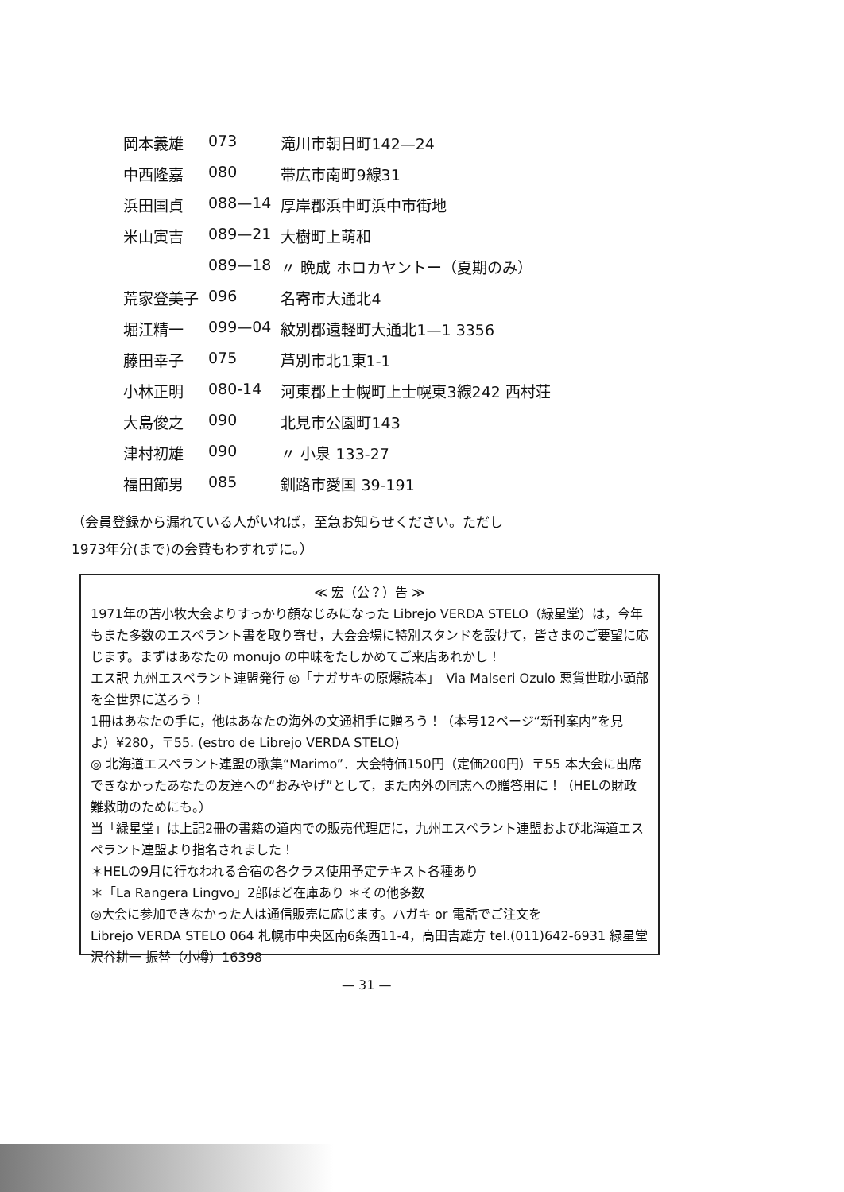| 岡本義雄 | 073 | 滝川市朝日町142—24 |
| 中西隆嘉 | 080 | 帯広市南町9線31 |
| 浜田国貞 | 088—14 | 厚岸郡浜中町浜中市街地 |
| 米山寅吉 | 089—21 | 大樹町上萌和 |
| | 089—18 | 〃 晩成 ホロカヤントー（夏期のみ） |
| 荒家登美子 | 096 | 名寄市大通北4 |
| 堀江精一 | 099—04 | 紋別郡遠軽町大通北1—1 3356 |
| 藤田幸子 | 075 | 芦別市北1東1-1 |
| 小林正明 | 080-14 | 河東郡上士幌町上士幌東3線242 西村荘 |
| 大島俊之 | 090 | 北見市公園町143 |
| 津村初雄 | 090 | 〃 小泉 133-27 |
| 福田節男 | 085 | 釧路市愛国 39-191 |
（会員登録から漏れている人がいれば，至急お知らせください。ただし
1973年分(まで)の会費もわすれずに。）
≪ 宏（公？）告 ≫
1971年の苫小牧大会よりすっかり顔なじみになった Librejo VERDA STELO（緑星堂）は，今年もまた多数のエスペラント書を取り寄せ，大会会場に特別スタンドを設けて，皆さまのご要望に応じます。まずはあなたの monujo の中味をたしかめてご来店あれかし！ Via Malseri Ozulo 悪貨世耽小頭部
エス訳 九州エスペラント連盟発行 ◎「ナガサキの原爆読本」を全世界に送ろう！
1冊はあなたの手に，他はあなたの海外の文通相手に贈ろう！（本号12ページ“新刊案内”を見よ）¥280，〒55. (estro de Librejo VERDA STELO)
◎ 北海道エスペラント連盟の歌集“Marimo”．大会特価150円（定価200円）〒55 本大会に出席できなかったあなたの友達への“おみやげ”として，また内外の同志への贈答用に！（HELの財政難救助のためにも。）
当「緑星堂」は上記2冊の書籍の道内での販売代理店に，九州エスペラント連盟および北海道エスペラント連盟より指名されました！
＊HELの9月に行なわれる合宿の各クラス使用予定テキスト各種あり
＊「La Rangera Lingvo」2部ほど在庫あり ＊その他多数
◎大会に参加できなかった人は通信販売に応じます。ハガキ or 電話でご注文を
Librejo VERDA STELO 064 札幌市中央区南6条西11-4，高田吉雄方 tel.(011)642-6931 緑星堂 沢谷耕一 振替（小樽）16398
— 31 —